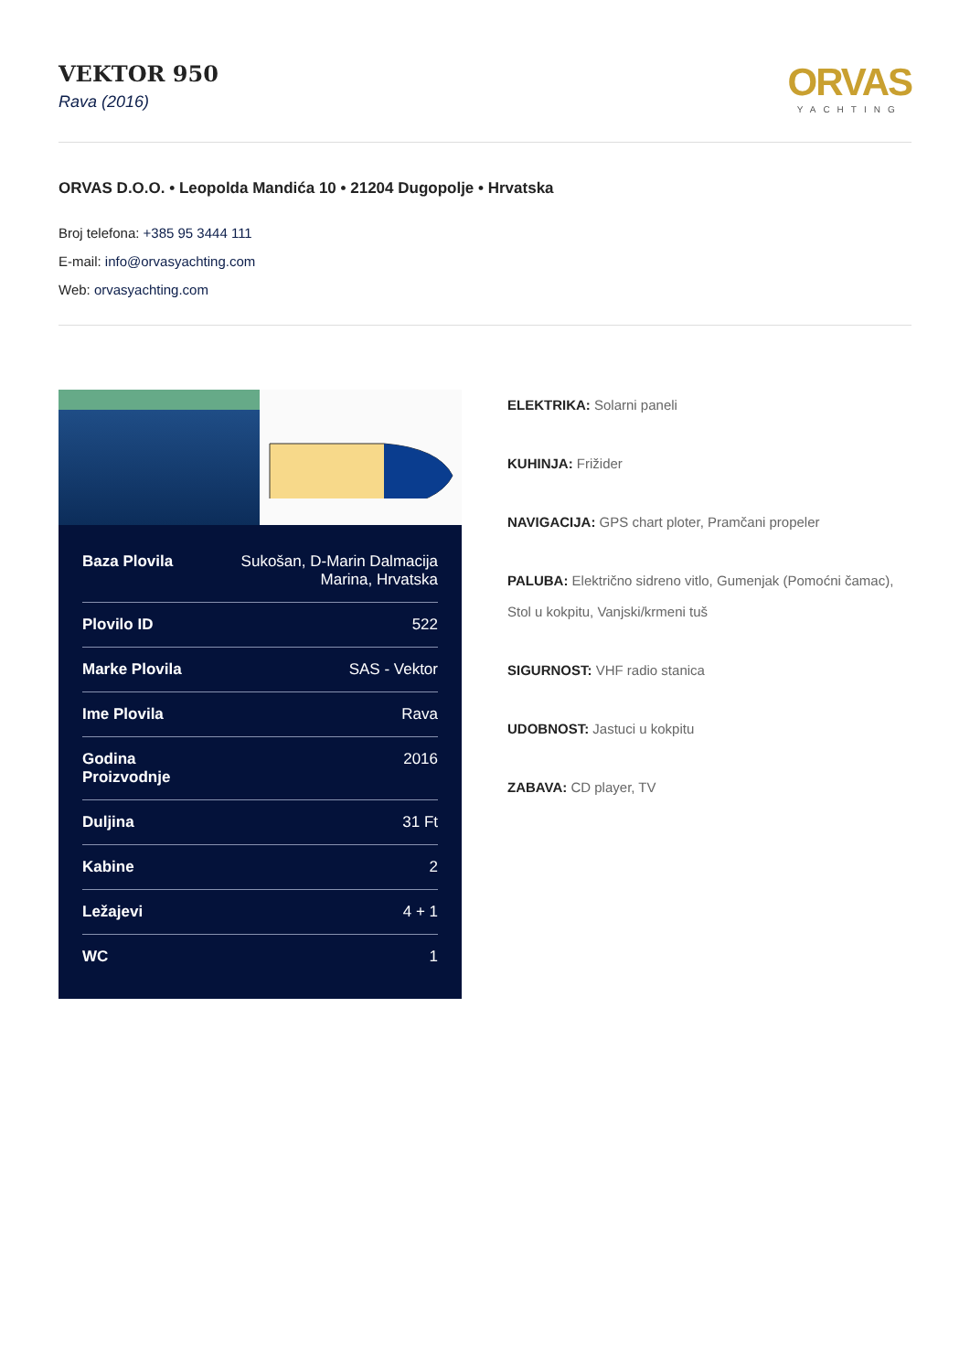VEKTOR 950
Rava (2016)
ORVAS
YACHTING
ORVAS D.O.O. • Leopolda Mandića 10 • 21204 Dugopolje • Hrvatska
Broj telefona: +385 95 3444 111
E-mail: info@orvasyachting.com
Web: orvasyachting.com
| Baza Plovila | Sukošan, D-Marin Dalmacija Marina, Hrvatska |
| Plovilo ID | 522 |
| Marke Plovila | SAS - Vektor |
| Ime Plovila | Rava |
| Godina Proizvodnje | 2016 |
| Duljina | 31 Ft |
| Kabine | 2 |
| Ležajevi | 4 + 1 |
| WC | 1 |
ELEKTRIKA: Solarni paneli
KUHINJA: Frižider
NAVIGACIJA: GPS chart ploter, Pramčani propeler
PALUBA: Električno sidreno vitlo, Gumenjak (Pomoćni čamac), Stol u kokpitu, Vanjski/krmeni tuš
SIGURNOST: VHF radio stanica
UDOBNOST: Jastuci u kokpitu
ZABAVA: CD player, TV